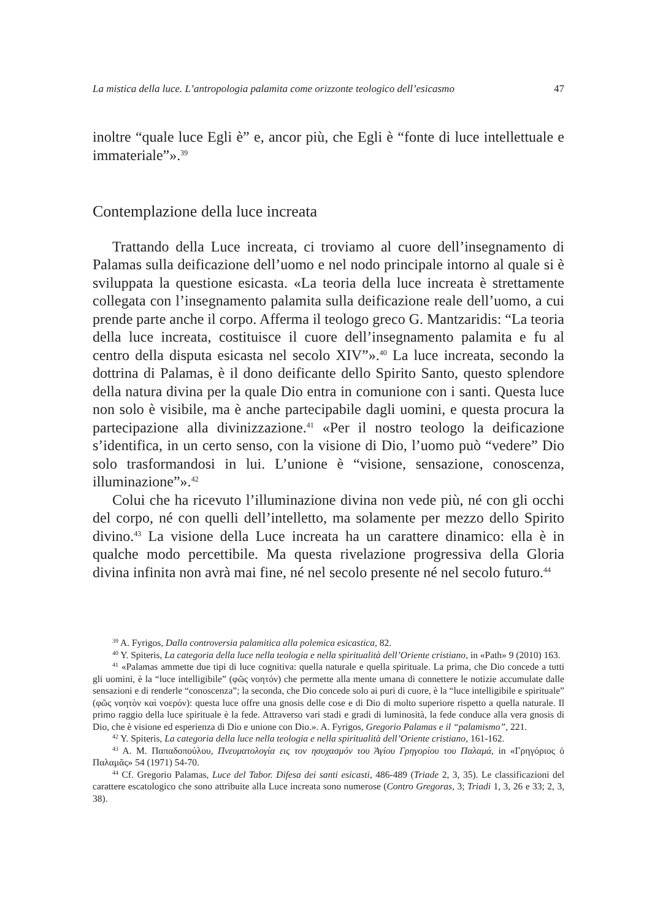La mistica della luce. L’antropologia palamita come orizzonte teologico dell’esicasmo 47
inoltre “quale luce Egli è” e, ancor più, che Egli è “fonte di luce intellettuale e immateriale”».<sup>39</sup>
Contemplazione della luce increata
Trattando della Luce increata, ci troviamo al cuore dell’insegnamento di Palamas sulla deificazione dell’uomo e nel nodo principale intorno al quale si è sviluppata la questione esicasta. «La teoria della luce increata è strettamente collegata con l’insegnamento palamita sulla deificazione reale dell’uomo, a cui prende parte anche il corpo. Afferma il teologo greco G. Mantzaridis: “La teoria della luce increata, costituisce il cuore dell’insegna­mento palamita e fu al centro della disputa esicasta nel secolo XIV”».<sup>40</sup> La luce increata, secondo la dottrina di Palamas, è il dono deificante dello Spirito Santo, questo splendore della natura divina per la quale Dio entra in comunione con i santi. Questa luce non solo è visibile, ma è anche par­tecipabile dagli uomini, e questa procura la partecipazione alla divinizza­zione.<sup>41</sup> «Per il nostro teologo la deificazione s’identifica, in un certo senso, con la visione di Dio, l’uomo può “vedere” Dio solo trasformandosi in lui. L’unione è “visione, sensazione, conoscenza, illuminazione”».<sup>42</sup>
Colui che ha ricevuto l’illuminazione divina non vede più, né con gli occhi del corpo, né con quelli dell’intelletto, ma solamente per mezzo dello Spirito divino.<sup>43</sup> La visione della Luce increata ha un carattere dinamico: ella è in qualche modo percettibile. Ma questa rivelazione progressiva del­la Gloria divina infinita non avrà mai fine, né nel secolo presente né nel secolo futuro.<sup>44</sup>
<sup>39</sup> A. Fyrigos, Dalla controversia palamitica alla polemica esicastica, 82.
<sup>40</sup> Y. Spiteris, La categoria della luce nella teologia e nella spiritualità dell’Oriente cristiano, in «Path» 9 (2010) 163.
<sup>41</sup> «Palamas ammette due tipi di luce cognitiva: quella naturale e quella spirituale. La prima, che Dio concede a tutti gli uomini, è la “luce intelligibile” (φῶς νοητόν) che permette alla mente umana di connettere le notizie accumulate dalle sensazioni e di renderle “conoscenza”; la seconda, che Dio concede solo ai puri di cuore, è la “luce intelligibile e spirituale” (φῶς νοητὸν καὶ νοερόν): questa luce offre una gnosis delle cose e di Dio di molto superiore rispetto a quella naturale. Il primo raggio della luce spirituale è la fede. Attraverso vari stadi e gradi di luminosità, la fede conduce alla vera gnosis di Dio, che è visione ed esperienza di Dio e unione con Dio.». A. Fyrigos, Gregorio Palamas e il “pala­mismo”, 221.
<sup>42</sup> Y. Spiteris, La categoria della luce nella teologia e nella spiritualità dell’Oriente cristiano, 161-162.
<sup>43</sup> A. M. Παπαδοπούλου, Πνευματολογία εις τον ησυχασμόν του Άγίου Γρηγορίου του Παλαμά, in «Γρηγόριος ὁ Παλαμᾶς» 54 (1971) 54-70.
<sup>44</sup> Cf. Gregorio Palamas, Luce del Tabor. Difesa dei santi esicasti, 486-489 (Triade 2, 3, 35). Le classificazioni del carattere escatologico che sono attribuite alla Luce increata sono numerose (Contro Gregoras, 3; Triadi 1, 3, 26 e 33; 2, 3, 38).